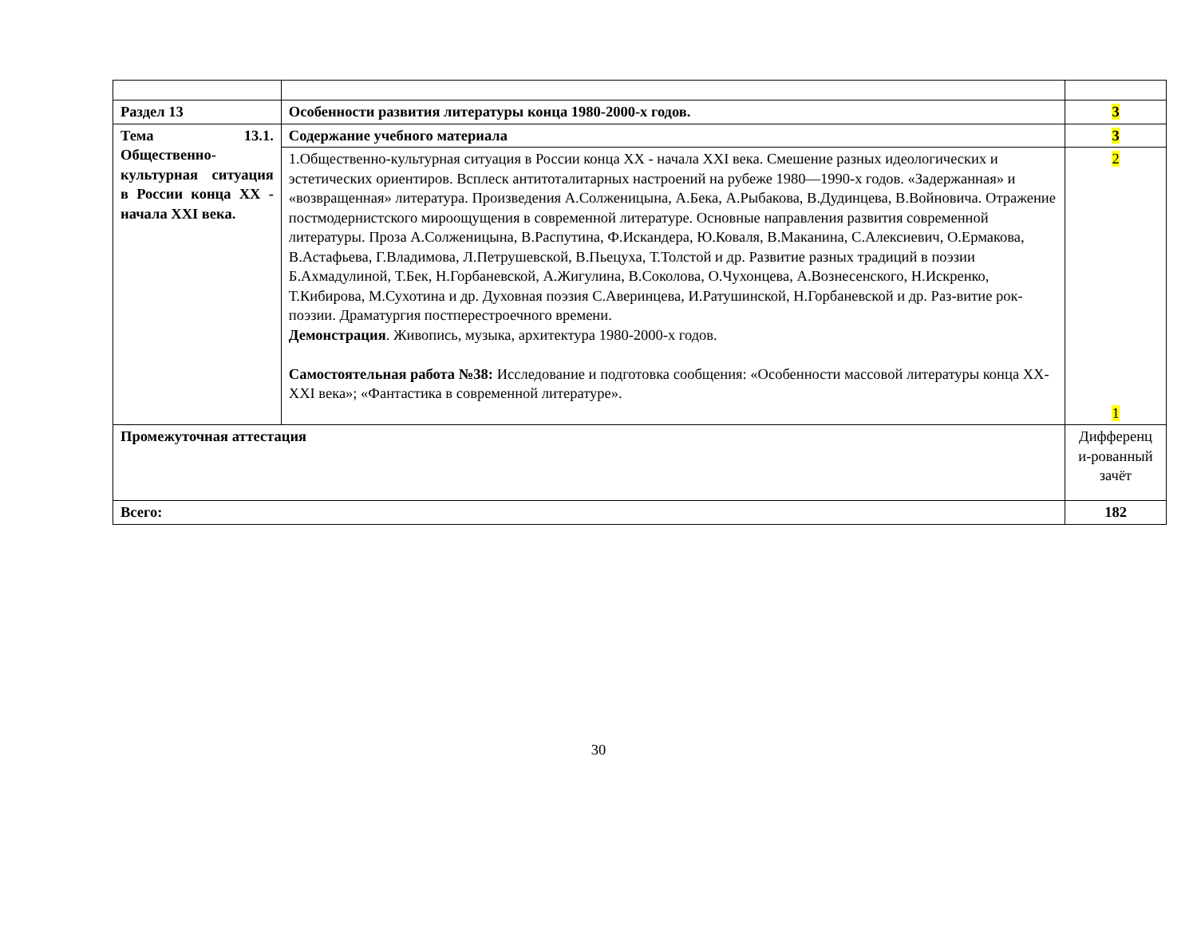| Раздел 13 | Особенности развития литературы конца 1980-2000-х годов. | 3 |
| Тема 13.1. Общественно-культурная ситуация в России конца XX - начала XXI века. | Содержание учебного материала | 3 |
| | 1.Общественно-культурная ситуация в России конца XX - начала XXI века. Смешение разных идеологических и эстетических ориентиров. Всплеск антитоталитарных настроений на рубеже 1980—1990-х годов. «Задержанная» и «возвращенная» литература. Произведения А.Солженицына, А.Бека, А.Рыбакова, В.Дудинцева, В.Войновича. Отражение постмодернистского мироощущения в современной литературе. Основные направления развития современной литературы. Проза А.Солженицына, В.Распутина, Ф.Искандера, Ю.Коваля, В.Маканина, С.Алексиевич, О.Ермакова, В.Астафьева, Г.Владимова, Л.Петрушевской, В.Пьецуха, Т.Толстой и др. Развитие разных традиций в поэзии Б.Ахмадулиной, Т.Бек, Н.Горбаневской, А.Жигулина, В.Соколова, О.Чухонцева, А.Вознесенского, Н.Искренко, Т.Кибирова, М.Сухотина и др. Духовная поэзия С.Аверинцева, И.Ратушинской, Н.Горбаневской и др. Раз-витие рок-поэзии. Драматургия постперестроечного времени. Демонстрация . Живопись, музыка, архитектура 1980-2000-х годов. Самостоятельная работа №38: Исследование и подготовка сообщения: «Особенности массовой литературы конца XX-XXI века»; «Фантастика в современной литературе». | 2 1 |
| Промежуточная аттестация | | Дифференц и-рованный зачёт |
| Всего: | | 182 |
30